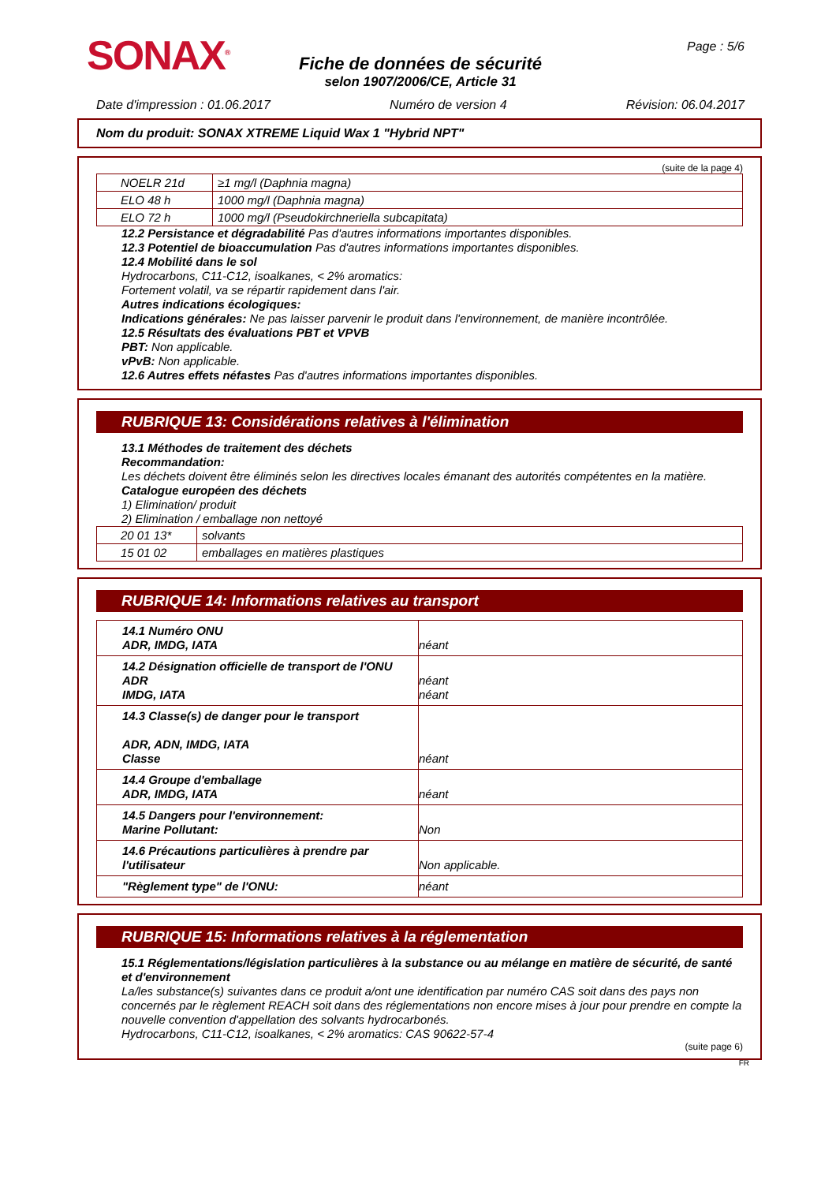SONAX<sup>®</sup>
Fiche de données de sécurité
selon 1907/2006/CE, Article 31
Page : 5/6
Date d'impression : 01.06.2017 Numéro de version 4 Révision: 06.04.2017
Nom du produit: SONAX XTREME Liquid Wax 1 "Hybrid NPT"
(suite de la page 4)
| NOELR 21d | ≥1 mg/l (Daphnia magna) |
| ELO 48 h | 1000 mg/l (Daphnia magna) |
| ELO 72 h | 1000 mg/l (Pseudokirchneriella subcapitata) |
12.2 Persistance et dégradabilité Pas d'autres informations importantes disponibles.
12.3 Potentiel de bioaccumulation Pas d'autres informations importantes disponibles.
12.4 Mobilité dans le sol
Hydrocarbons, C11-C12, isoalkanes, < 2% aromatics:
Fortement volatil, va se répartir rapidement dans l'air.
Autres indications écologiques:
Indications générales: Ne pas laisser parvenir le produit dans l'environnement, de manière incontrôlée.
12.5 Résultats des évaluations PBT et VPVB
PBT: Non applicable.
vPvB: Non applicable.
12.6 Autres effets néfastes Pas d'autres informations importantes disponibles.
RUBRIQUE 13: Considérations relatives à l'élimination
13.1 Méthodes de traitement des déchets
Recommandation:
Les déchets doivent être éliminés selon les directives locales émanant des autorités compétentes en la matière.
Catalogue européen des déchets
1) Elimination/ produit
2) Elimination / emballage non nettoyé
| 20 01 13* | solvants |
| 15 01 02 | emballages en matières plastiques |
RUBRIQUE 14: Informations relatives au transport
| 14.1 Numéro ONU ADR, IMDG, IATA | néant |
| 14.2 Désignation officielle de transport de l'ONU ADR IMDG, IATA | néant néant |
| 14.3 Classe(s) de danger pour le transport ADR, ADN, IMDG, IATA Classe | néant |
| 14.4 Groupe d'emballage ADR, IMDG, IATA | néant |
| 14.5 Dangers pour l'environnement: Marine Pollutant: | Non |
| 14.6 Précautions particulières à prendre par l'utilisateur | Non applicable. |
| "Règlement type" de l'ONU: | néant |
RUBRIQUE 15: Informations relatives à la réglementation
15.1 Réglementations/législation particulières à la substance ou au mélange en matière de sécurité, de santé et d'environnement
La/les substance(s) suivantes dans ce produit a/ont une identification par numéro CAS soit dans des pays non concernés par le règlement REACH soit dans des réglementations non encore mises à jour pour prendre en compte la nouvelle convention d'appellation des solvants hydrocarbonés.
Hydrocarbons, C11-C12, isoalkanes, < 2% aromatics: CAS 90622-57-4
(suite page 6)
FR